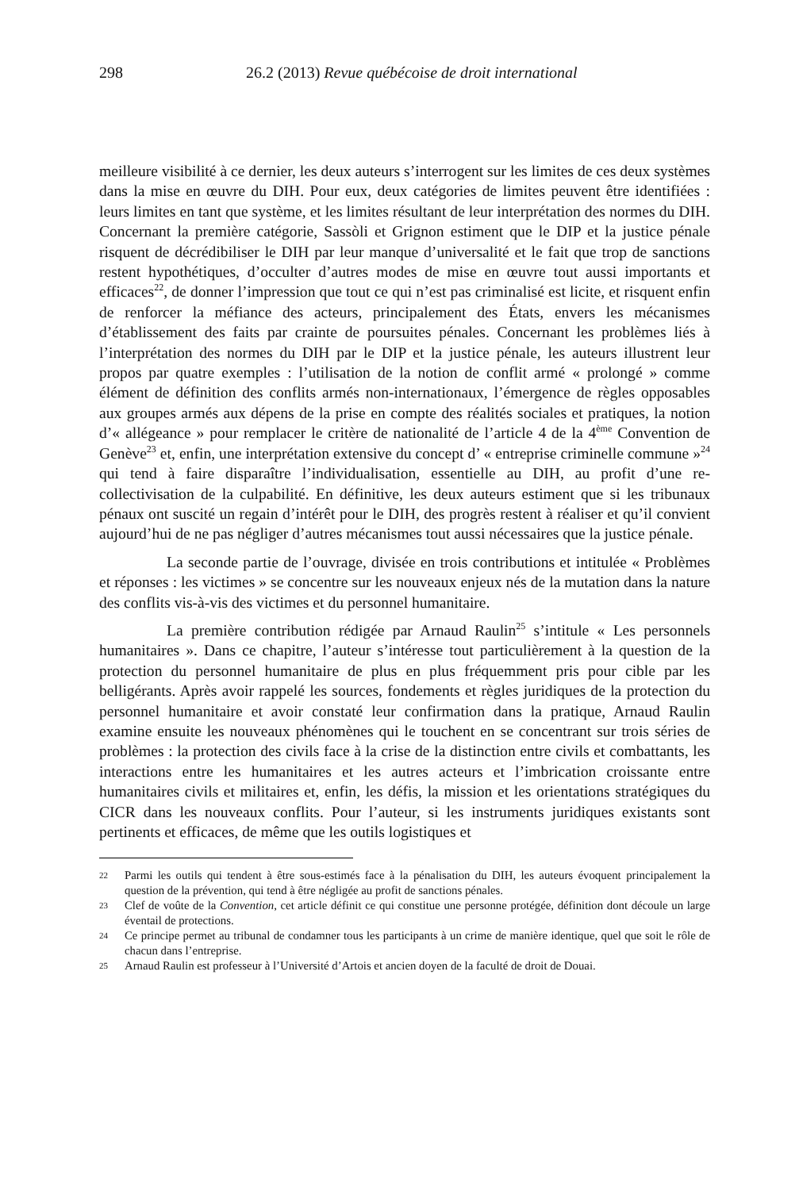298 26.2 (2013) Revue québécoise de droit international
meilleure visibilité à ce dernier, les deux auteurs s’interrogent sur les limites de ces deux systèmes dans la mise en œuvre du DIH. Pour eux, deux catégories de limites peuvent être identifiées : leurs limites en tant que système, et les limites résultant de leur interprétation des normes du DIH. Concernant la première catégorie, Sassòli et Grignon estiment que le DIP et la justice pénale risquent de décrédibiliser le DIH par leur manque d’universalité et le fait que trop de sanctions restent hypothétiques, d’occulter d’autres modes de mise en œuvre tout aussi importants et efficaces<sup>22</sup>, de donner l’impression que tout ce qui n’est pas criminalisé est licite, et risquent enfin de renforcer la méfiance des acteurs, principalement des États, envers les mécanismes d’établissement des faits par crainte de poursuites pénales. Concernant les problèmes liés à l’interprétation des normes du DIH par le DIP et la justice pénale, les auteurs illustrent leur propos par quatre exemples : l’utilisation de la notion de conflit armé « prolongé » comme élément de définition des conflits armés non-internationaux, l’émergence de règles opposables aux groupes armés aux dépens de la prise en compte des réalités sociales et pratiques, la notion d’« allégeance » pour remplacer le critère de nationalité de l’article 4 de la 4<sup>ème</sup> Convention de Genève<sup>23</sup> et, enfin, une interprétation extensive du concept d’ « entreprise criminelle commune »<sup>24</sup> qui tend à faire disparaître l’individualisation, essentielle au DIH, au profit d’une re-collectivisation de la culpabilité. En définitive, les deux auteurs estiment que si les tribunaux pénaux ont suscité un regain d’intérêt pour le DIH, des progrès restent à réaliser et qu’il convient aujourd’hui de ne pas négliger d’autres mécanismes tout aussi nécessaires que la justice pénale.
La seconde partie de l’ouvrage, divisée en trois contributions et intitulée « Problèmes et réponses : les victimes » se concentre sur les nouveaux enjeux nés de la mutation dans la nature des conflits vis-à-vis des victimes et du personnel humanitaire.
La première contribution rédigée par Arnaud Raulin<sup>25</sup> s’intitule « Les personnels humanitaires ». Dans ce chapitre, l’auteur s’intéresse tout particulièrement à la question de la protection du personnel humanitaire de plus en plus fréquemment pris pour cible par les belligérants. Après avoir rappelé les sources, fondements et règles juridiques de la protection du personnel humanitaire et avoir constaté leur confirmation dans la pratique, Arnaud Raulin examine ensuite les nouveaux phénomènes qui le touchent en se concentrant sur trois séries de problèmes : la protection des civils face à la crise de la distinction entre civils et combattants, les interactions entre les humanitaires et les autres acteurs et l’imbrication croissante entre humanitaires civils et militaires et, enfin, les défis, la mission et les orientations stratégiques du CICR dans les nouveaux conflits. Pour l’auteur, si les instruments juridiques existants sont pertinents et efficaces, de même que les outils logistiques et
22 Parmi les outils qui tendent à être sous-estimés face à la pénalisation du DIH, les auteurs évoquent principalement la question de la prévention, qui tend à être négligée au profit de sanctions pénales.
23 Clef de voûte de la Convention, cet article définit ce qui constitue une personne protégée, définition dont découle un large éventail de protections.
24 Ce principe permet au tribunal de condamner tous les participants à un crime de manière identique, quel que soit le rôle de chacun dans l’entreprise.
25 Arnaud Raulin est professeur à l’Université d’Artois et ancien doyen de la faculté de droit de Douai.